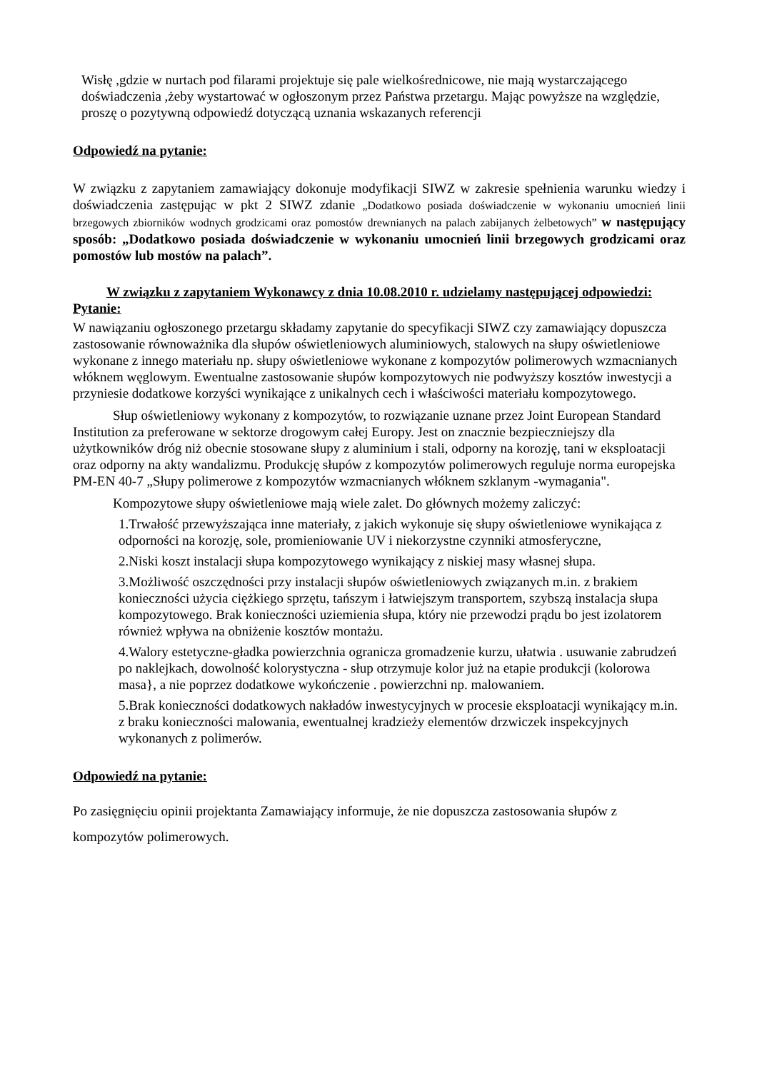Wisłę ,gdzie w nurtach pod filarami projektuje się pale wielkośrednicowe, nie mają wystarczającego doświadczenia ,żeby wystartować w ogłoszonym przez Państwa przetargu. Mając powyższe na względzie, proszę o pozytywną odpowiedź dotyczącą uznania wskazanych referencji
Odpowiedź na pytanie:
W związku z zapytaniem zamawiający dokonuje modyfikacji SIWZ w zakresie spełnienia warunku wiedzy i doświadczenia zastępując w pkt 2 SIWZ zdanie „Dodatkowo posiada doświadczenie w wykonaniu umocnień linii brzegowych zbiorników wodnych grodzicami oraz pomostów drewnianych na palach zabijanych żelbetowych” w następujący sposób: „Dodatkowo posiada doświadczenie w wykonaniu umocnień linii brzegowych grodzicami oraz pomostów lub mostów na palach”.
W związku z zapytaniem Wykonawcy z dnia 10.08.2010 r. udzielamy następującej odpowiedzi:
Pytanie:
W nawiązaniu ogłoszonego przetargu składamy zapytanie do specyfikacji SIWZ czy zamawiający dopuszcza zastosowanie równoważnika dla słupów oświetleniowych aluminiowych, stalowych na słupy oświetleniowe wykonane z innego materiału np. słupy oświetleniowe wykonane z kompozytów polimerowych wzmacnianych włóknem węglowym. Ewentualne zastosowanie słupów kompozytowych nie podwyższy kosztów inwestycji a przyniesie dodatkowe korzyści wynikające z unikalnych cech i właściwości materiału kompozytowego.
Słup oświetleniowy wykonany z kompozytów, to rozwiązanie uznane przez Joint European Standard Institution za preferowane w sektorze drogowym całej Europy. Jest on znacznie bezpieczniejszy dla użytkowników dróg niż obecnie stosowane słupy z aluminium i stali, odporny na korozję, tani w eksploatacji oraz odporny na akty wandalizmu. Produkcję słupów z kompozytów polimerowych reguluje norma europejska PM-EN 40-7 „Słupy polimerowe z kompozytów wzmacnianych włóknem szklanym -wymagania".
Kompozytowe słupy oświetleniowe mają wiele zalet. Do głównych możemy zaliczyć:
1.Trwałość przewyższająca inne materiały, z jakich wykonuje się słupy oświetleniowe wynikająca z odporności na korozję, sole, promieniowanie UV i niekorzystne czynniki atmosferyczne,
2.Niski koszt instalacji słupa kompozytowego wynikający z niskiej masy własnej słupa.
3.Możliwość oszczędności przy instalacji słupów oświetleniowych związanych m.in. z brakiem konieczności użycia ciężkiego sprzętu, tańszym i łatwiejszym transportem, szybszą instalacja słupa kompozytowego. Brak konieczności uziemienia słupa, który nie przewodzi prądu bo jest izolatorem również wpływa na obniżenie kosztów montażu.
4.Walory estetyczne-gładka powierzchnia ogranicza gromadzenie kurzu, ułatwia . usuwanie zabrudzeń po naklejkach, dowolność kolorystyczna - słup otrzymuje kolor już na etapie produkcji (kolorowa masa}, a nie poprzez dodatkowe wykończenie . powierzchni np. malowaniem.
5.Brak konieczności dodatkowych nakładów inwestycyjnych w procesie eksploatacji wynikający m.in. z braku konieczności malowania, ewentualnej kradzieży elementów drzwiczek inspekcyjnych wykonanych z polimerów.
Odpowiedź na pytanie:
Po zasięgnięciu opinii projektanta Zamawiający informuje, że nie dopuszcza zastosowania słupów z kompozytów polimerowych.